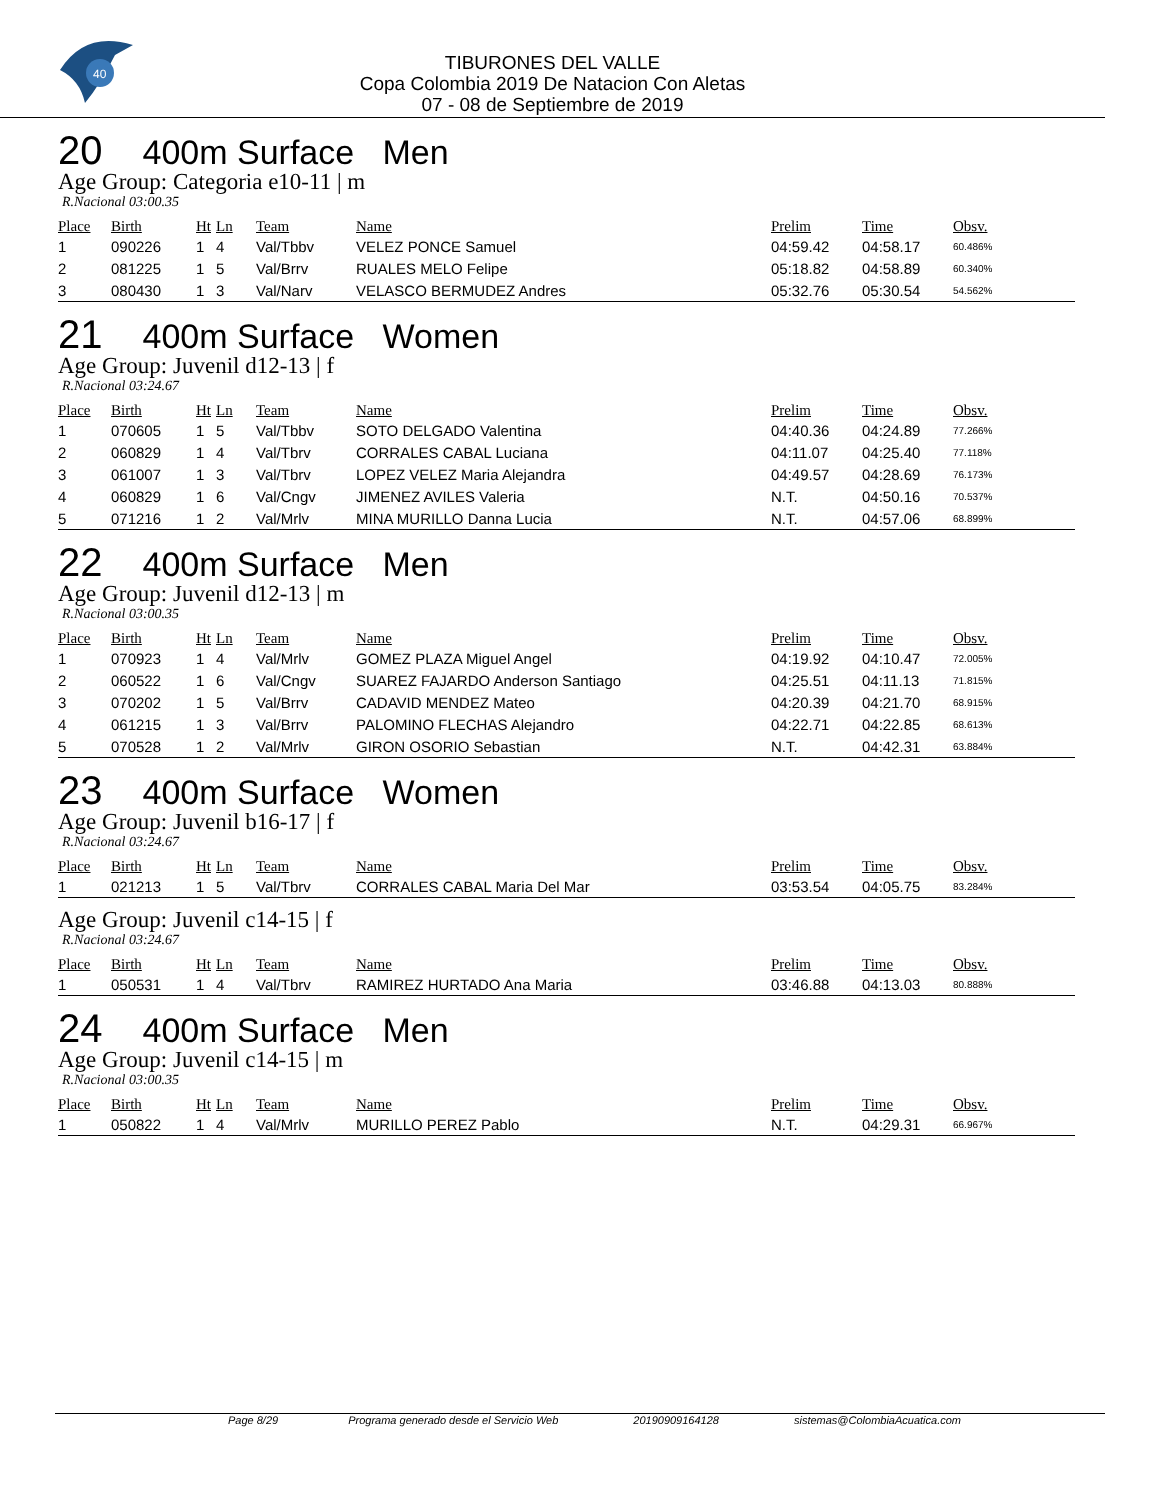40
TIBURONES DEL VALLE
Copa Colombia 2019 De Natacion Con Aletas
07 - 08 de Septiembre de 2019
20 400m Surface Men
Age Group: Categoria e10-11 | m
R.Nacional 03:00.35
| Place | Birth | Ht | Ln | Team | Name | Prelim | Time | Obsv. |
| --- | --- | --- | --- | --- | --- | --- | --- | --- |
| 1 | 090226 | 1 | 4 | Val/Tbbv | VELEZ PONCE Samuel | 04:59.42 | 04:58.17 | 60.486% |
| 2 | 081225 | 1 | 5 | Val/Brrv | RUALES MELO Felipe | 05:18.82 | 04:58.89 | 60.340% |
| 3 | 080430 | 1 | 3 | Val/Narv | VELASCO BERMUDEZ Andres | 05:32.76 | 05:30.54 | 54.562% |
21 400m Surface Women
Age Group: Juvenil d12-13 | f
R.Nacional 03:24.67
| Place | Birth | Ht | Ln | Team | Name | Prelim | Time | Obsv. |
| --- | --- | --- | --- | --- | --- | --- | --- | --- |
| 1 | 070605 | 1 | 5 | Val/Tbbv | SOTO DELGADO Valentina | 04:40.36 | 04:24.89 | 77.266% |
| 2 | 060829 | 1 | 4 | Val/Tbrv | CORRALES CABAL Luciana | 04:11.07 | 04:25.40 | 77.118% |
| 3 | 061007 | 1 | 3 | Val/Tbrv | LOPEZ VELEZ Maria Alejandra | 04:49.57 | 04:28.69 | 76.173% |
| 4 | 060829 | 1 | 6 | Val/Cngv | JIMENEZ AVILES Valeria | N.T. | 04:50.16 | 70.537% |
| 5 | 071216 | 1 | 2 | Val/Mrlv | MINA MURILLO Danna Lucia | N.T. | 04:57.06 | 68.899% |
22 400m Surface Men
Age Group: Juvenil d12-13 | m
R.Nacional 03:00.35
| Place | Birth | Ht | Ln | Team | Name | Prelim | Time | Obsv. |
| --- | --- | --- | --- | --- | --- | --- | --- | --- |
| 1 | 070923 | 1 | 4 | Val/Mrlv | GOMEZ PLAZA Miguel Angel | 04:19.92 | 04:10.47 | 72.005% |
| 2 | 060522 | 1 | 6 | Val/Cngv | SUAREZ FAJARDO Anderson Santiago | 04:25.51 | 04:11.13 | 71.815% |
| 3 | 070202 | 1 | 5 | Val/Brrv | CADAVID MENDEZ Mateo | 04:20.39 | 04:21.70 | 68.915% |
| 4 | 061215 | 1 | 3 | Val/Brrv | PALOMINO FLECHAS Alejandro | 04:22.71 | 04:22.85 | 68.613% |
| 5 | 070528 | 1 | 2 | Val/Mrlv | GIRON OSORIO Sebastian | N.T. | 04:42.31 | 63.884% |
23 400m Surface Women
Age Group: Juvenil b16-17 | f
R.Nacional 03:24.67
| Place | Birth | Ht | Ln | Team | Name | Prelim | Time | Obsv. |
| --- | --- | --- | --- | --- | --- | --- | --- | --- |
| 1 | 021213 | 1 | 5 | Val/Tbrv | CORRALES CABAL Maria Del Mar | 03:53.54 | 04:05.75 | 83.284% |
Age Group: Juvenil c14-15 | f
R.Nacional 03:24.67
| Place | Birth | Ht | Ln | Team | Name | Prelim | Time | Obsv. |
| --- | --- | --- | --- | --- | --- | --- | --- | --- |
| 1 | 050531 | 1 | 4 | Val/Tbrv | RAMIREZ HURTADO Ana Maria | 03:46.88 | 04:13.03 | 80.888% |
24 400m Surface Men
Age Group: Juvenil c14-15 | m
R.Nacional 03:00.35
| Place | Birth | Ht | Ln | Team | Name | Prelim | Time | Obsv. |
| --- | --- | --- | --- | --- | --- | --- | --- | --- |
| 1 | 050822 | 1 | 4 | Val/Mrlv | MURILLO PEREZ Pablo | N.T. | 04:29.31 | 66.967% |
Page 8/29 Programa generado desde el Servicio Web 20190909164128 sistemas@ColombiaAcuatica.com